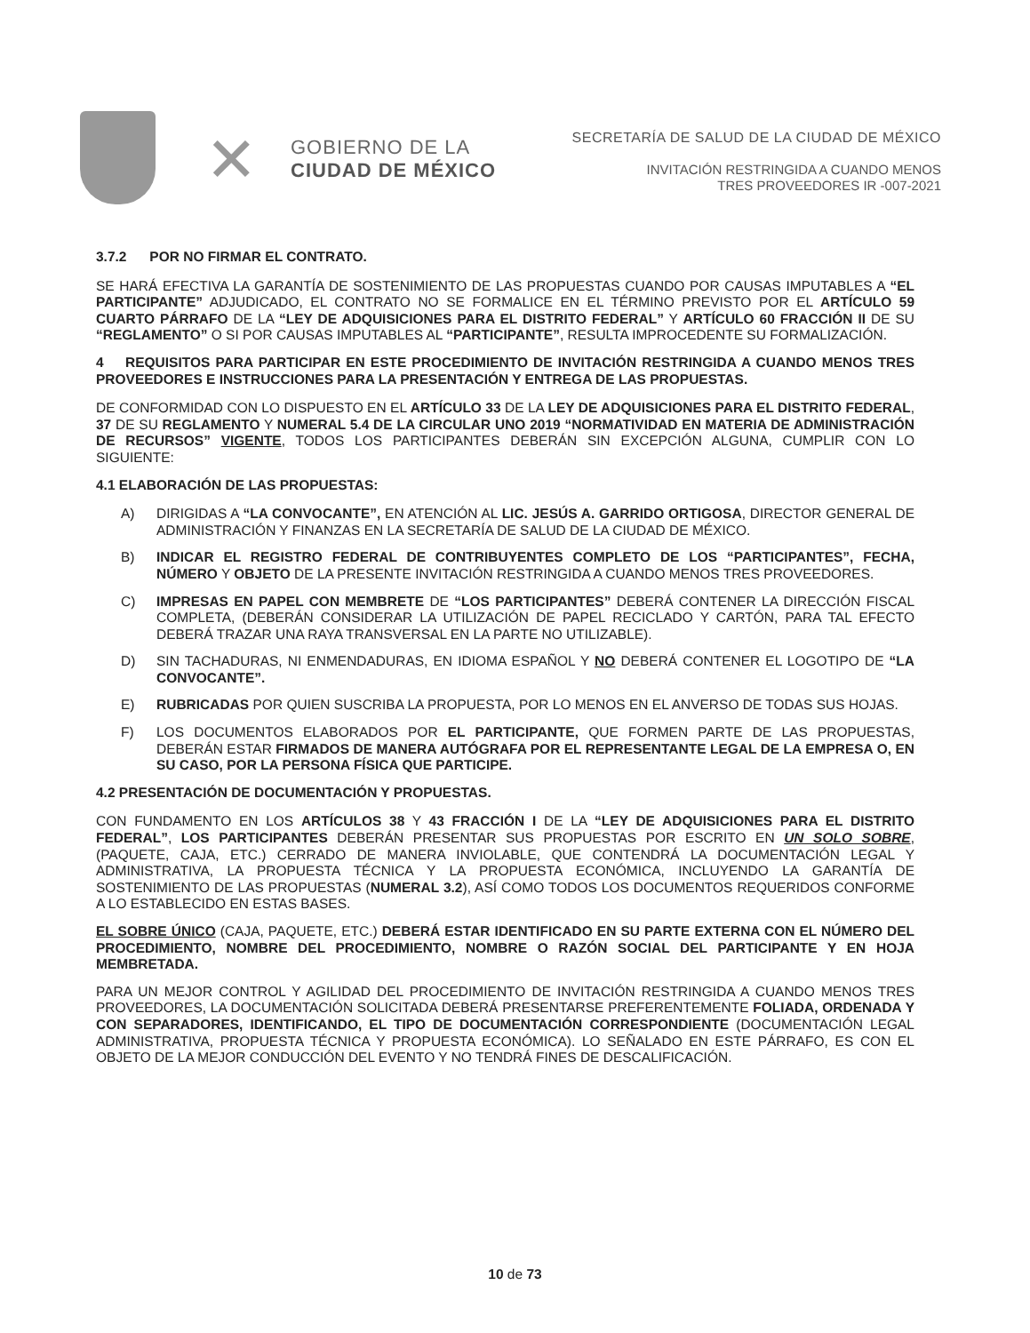✕
GOBIERNO DE LA
CIUDAD DE MÉXICO
SECRETARÍA DE SALUD DE LA CIUDAD DE MÉXICO
INVITACIÓN RESTRINGIDA A CUANDO MENOS
TRES PROVEEDORES IR -007-2021
3.7.2 POR NO FIRMAR EL CONTRATO.
SE HARÁ EFECTIVA LA GARANTÍA DE SOSTENIMIENTO DE LAS PROPUESTAS CUANDO POR CAUSAS IMPUTABLES A “EL PARTICIPANTE” ADJUDICADO, EL CONTRATO NO SE FORMALICE EN EL TÉRMINO PREVISTO POR EL ARTÍCULO 59 CUARTO PÁRRAFO DE LA “LEY DE ADQUISICIONES PARA EL DISTRITO FEDERAL” Y ARTÍCULO 60 FRACCIÓN II DE SU “REGLAMENTO” O SI POR CAUSAS IMPUTABLES AL “PARTICIPANTE”, RESULTA IMPROCEDENTE SU FORMALIZACIÓN.
4 REQUISITOS PARA PARTICIPAR EN ESTE PROCEDIMIENTO DE INVITACIÓN RESTRINGIDA A CUANDO MENOS TRES PROVEEDORES E INSTRUCCIONES PARA LA PRESENTACIÓN Y ENTREGA DE LAS PROPUESTAS.
DE CONFORMIDAD CON LO DISPUESTO EN EL ARTÍCULO 33 DE LA LEY DE ADQUISICIONES PARA EL DISTRITO FEDERAL, 37 DE SU REGLAMENTO Y NUMERAL 5.4 DE LA CIRCULAR UNO 2019 “NORMATIVIDAD EN MATERIA DE ADMINISTRACIÓN DE RECURSOS” VIGENTE, TODOS LOS PARTICIPANTES DEBERÁN SIN EXCEPCIÓN ALGUNA, CUMPLIR CON LO SIGUIENTE:
4.1 ELABORACIÓN DE LAS PROPUESTAS:
A) DIRIGIDAS A “LA CONVOCANTE”, EN ATENCIÓN AL LIC. JESÚS A. GARRIDO ORTIGOSA, DIRECTOR GENERAL DE ADMINISTRACIÓN Y FINANZAS EN LA SECRETARÍA DE SALUD DE LA CIUDAD DE MÉXICO.
B) INDICAR EL REGISTRO FEDERAL DE CONTRIBUYENTES COMPLETO DE LOS “PARTICIPANTES”, FECHA, NÚMERO Y OBJETO DE LA PRESENTE INVITACIÓN RESTRINGIDA A CUANDO MENOS TRES PROVEEDORES.
C) IMPRESAS EN PAPEL CON MEMBRETE DE “LOS PARTICIPANTES” DEBERÁ CONTENER LA DIRECCIÓN FISCAL COMPLETA, (DEBERÁN CONSIDERAR LA UTILIZACIÓN DE PAPEL RECICLADO Y CARTÓN, PARA TAL EFECTO DEBERÁ TRAZAR UNA RAYA TRANSVERSAL EN LA PARTE NO UTILIZABLE).
D) SIN TACHADURAS, NI ENMENDADURAS, EN IDIOMA ESPAÑOL Y NO DEBERÁ CONTENER EL LOGOTIPO DE “LA CONVOCANTE”.
E) RUBRICADAS POR QUIEN SUSCRIBA LA PROPUESTA, POR LO MENOS EN EL ANVERSO DE TODAS SUS HOJAS.
F) LOS DOCUMENTOS ELABORADOS POR EL PARTICIPANTE, QUE FORMEN PARTE DE LAS PROPUESTAS, DEBERÁN ESTAR FIRMADOS DE MANERA AUTÓGRAFA POR EL REPRESENTANTE LEGAL DE LA EMPRESA O, EN SU CASO, POR LA PERSONA FÍSICA QUE PARTICIPE.
4.2 PRESENTACIÓN DE DOCUMENTACIÓN Y PROPUESTAS.
CON FUNDAMENTO EN LOS ARTÍCULOS 38 Y 43 FRACCIÓN I DE LA “LEY DE ADQUISICIONES PARA EL DISTRITO FEDERAL”, LOS PARTICIPANTES DEBERÁN PRESENTAR SUS PROPUESTAS POR ESCRITO EN UN SOLO SOBRE, (PAQUETE, CAJA, ETC.) CERRADO DE MANERA INVIOLABLE, QUE CONTENDRÁ LA DOCUMENTACIÓN LEGAL Y ADMINISTRATIVA, LA PROPUESTA TÉCNICA Y LA PROPUESTA ECONÓMICA, INCLUYENDO LA GARANTÍA DE SOSTENIMIENTO DE LAS PROPUESTAS (NUMERAL 3.2), ASÍ COMO TODOS LOS DOCUMENTOS REQUERIDOS CONFORME A LO ESTABLECIDO EN ESTAS BASES.
EL SOBRE ÚNICO (CAJA, PAQUETE, ETC.) DEBERÁ ESTAR IDENTIFICADO EN SU PARTE EXTERNA CON EL NÚMERO DEL PROCEDIMIENTO, NOMBRE DEL PROCEDIMIENTO, NOMBRE O RAZÓN SOCIAL DEL PARTICIPANTE Y EN HOJA MEMBRETADA.
PARA UN MEJOR CONTROL Y AGILIDAD DEL PROCEDIMIENTO DE INVITACIÓN RESTRINGIDA A CUANDO MENOS TRES PROVEEDORES, LA DOCUMENTACIÓN SOLICITADA DEBERÁ PRESENTARSE PREFERENTEMENTE FOLIADA, ORDENADA Y CON SEPARADORES, IDENTIFICANDO, EL TIPO DE DOCUMENTACIÓN CORRESPONDIENTE (DOCUMENTACIÓN LEGAL ADMINISTRATIVA, PROPUESTA TÉCNICA Y PROPUESTA ECONÓMICA). LO SEÑALADO EN ESTE PÁRRAFO, ES CON EL OBJETO DE LA MEJOR CONDUCCIÓN DEL EVENTO Y NO TENDRÁ FINES DE DESCALIFICACIÓN.
10 de 73